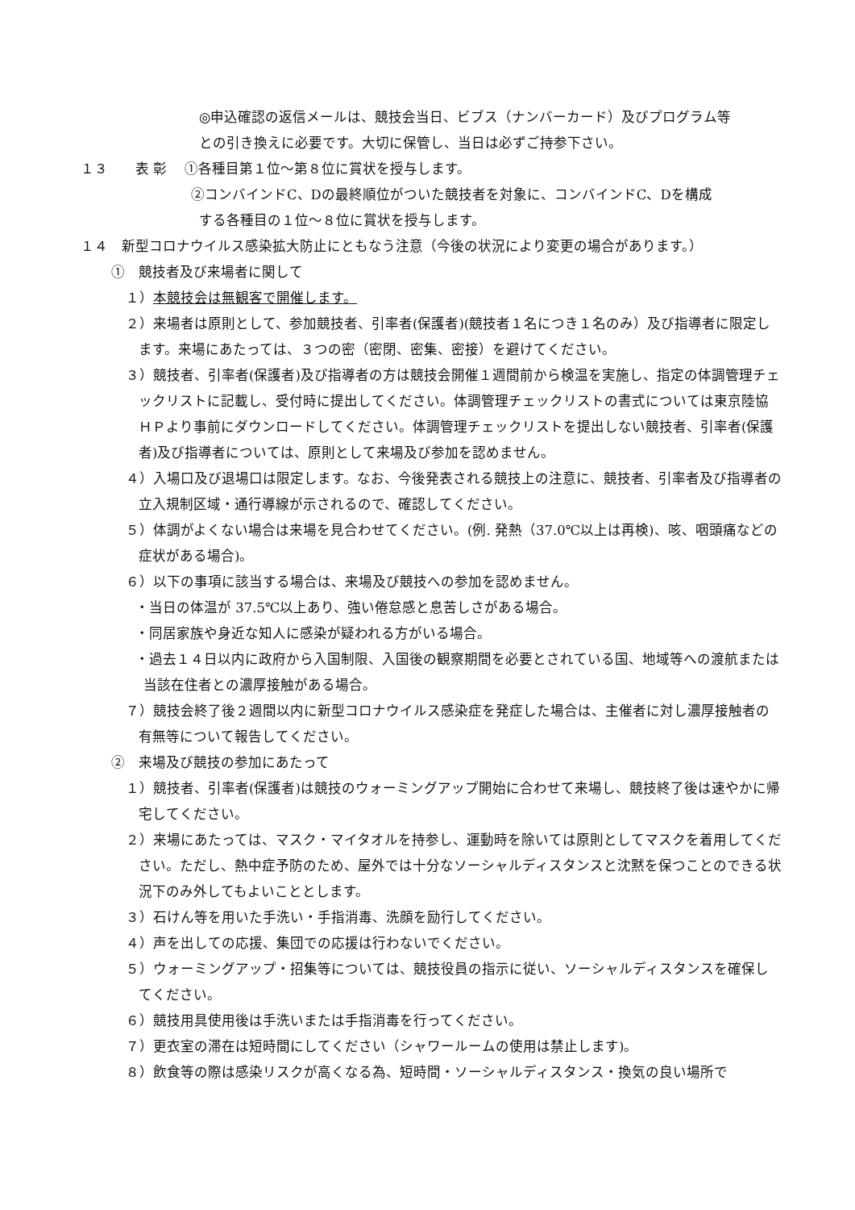◎申込確認の返信メールは、競技会当日、ビブス（ナンバーカード）及びプログラム等
との引き換えに必要です。大切に保管し、当日は必ずご持参下さい。
１３　　表 彰　 ①各種目第１位～第８位に賞状を授与します。
②コンバインドC、Dの最終順位がついた競技者を対象に、コンバインドC、Dを構成
する各種目の１位～８位に賞状を授与します。
１４　新型コロナウイルス感染拡大防止にともなう注意（今後の状況により変更の場合があります。）
①　競技者及び来場者に関して
１）本競技会は無観客で開催します。
２）来場者は原則として、参加競技者、引率者(保護者)(競技者１名につき１名のみ）及び指導者に限定します。来場にあたっては、３つの密（密閉、密集、密接）を避けてください。
３）競技者、引率者(保護者)及び指導者の方は競技会開催１週間前から検温を実施し、指定の体調管理チェックリストに記載し、受付時に提出してください。体調管理チェックリストの書式については東京陸協ＨＰより事前にダウンロードしてください。体調管理チェックリストを提出しない競技者、引率者(保護者)及び指導者については、原則として来場及び参加を認めません。
４）入場口及び退場口は限定します。なお、今後発表される競技上の注意に、競技者、引率者及び指導者の立入規制区域・通行導線が示されるので、確認してください。
５）体調がよくない場合は来場を見合わせてください。(例. 発熱（37.0℃以上は再検)、咳、咽頭痛などの症状がある場合)。
６）以下の事項に該当する場合は、来場及び競技への参加を認めません。
・当日の体温が 37.5℃以上あり、強い倦怠感と息苦しさがある場合。
・同居家族や身近な知人に感染が疑われる方がいる場合。
・過去１４日以内に政府から入国制限、入国後の観察期間を必要とされている国、地域等への渡航または当該在住者との濃厚接触がある場合。
７）競技会終了後２週間以内に新型コロナウイルス感染症を発症した場合は、主催者に対し濃厚接触者の有無等について報告してください。
②　来場及び競技の参加にあたって
１）競技者、引率者(保護者)は競技のウォーミングアップ開始に合わせて来場し、競技終了後は速やかに帰宅してください。
２）来場にあたっては、マスク・マイタオルを持参し、運動時を除いては原則としてマスクを着用してください。ただし、熱中症予防のため、屋外では十分なソーシャルディスタンスと沈黙を保つことのできる状況下のみ外してもよいこととします。
３）石けん等を用いた手洗い・手指消毒、洗顔を励行してください。
４）声を出しての応援、集団での応援は行わないでください。
５）ウォーミングアップ・招集等については、競技役員の指示に従い、ソーシャルディスタンスを確保してください。
６）競技用具使用後は手洗いまたは手指消毒を行ってください。
７）更衣室の滞在は短時間にしてください（シャワールームの使用は禁止します)。
８）飲食等の際は感染リスクが高くなる為、短時間・ソーシャルディスタンス・換気の良い場所で